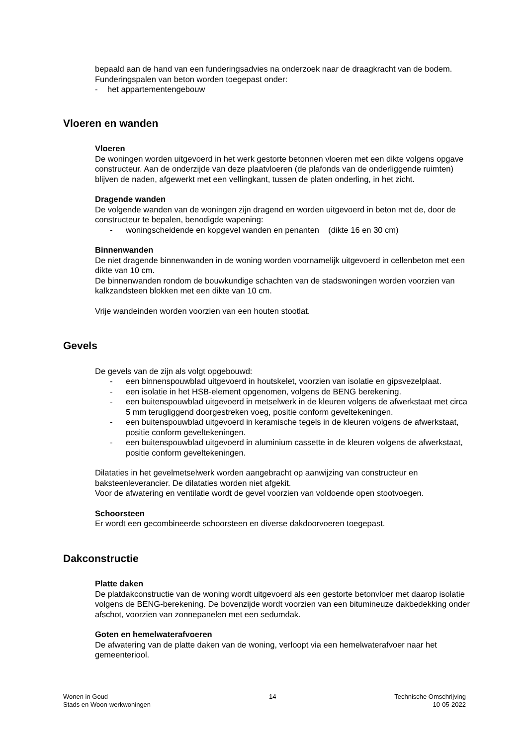bepaald aan de hand van een funderingsadvies na onderzoek naar de draagkracht van de bodem.
Funderingspalen van beton worden toegepast onder:
- het appartementengebouw
Vloeren en wanden
Vloeren
De woningen worden uitgevoerd in het werk gestorte betonnen vloeren met een dikte volgens opgave constructeur. Aan de onderzijde van deze plaatvloeren (de plafonds van de onderliggende ruimten) blijven de naden, afgewerkt met een vellingkant, tussen de platen onderling, in het zicht.
Dragende wanden
De volgende wanden van de woningen zijn dragend en worden uitgevoerd in beton met de, door de constructeur te bepalen, benodigde wapening:
- woningscheidende en kopgevel wanden en penanten (dikte 16 en 30 cm)
Binnenwanden
De niet dragende binnenwanden in de woning worden voornamelijk uitgevoerd in cellenbeton met een dikte van 10 cm.
De binnenwanden rondom de bouwkundige schachten van de stadswoningen worden voorzien van kalkzandsteen blokken met een dikte van 10 cm.
Vrije wandeinden worden voorzien van een houten stootlat.
Gevels
De gevels van de zijn als volgt opgebouwd:
- een binnenspouwblad uitgevoerd in houtskelet, voorzien van isolatie en gipsvezelplaat.
- een isolatie in het HSB-element opgenomen, volgens de BENG berekening.
- een buitenspouwblad uitgevoerd in metselwerk in de kleuren volgens de afwerkstaat met circa 5 mm terugliggend doorgestreken voeg, positie conform geveltekeningen.
- een buitenspouwblad uitgevoerd in keramische tegels in de kleuren volgens de afwerkstaat, positie conform geveltekeningen.
- een buitenspouwblad uitgevoerd in aluminium cassette in de kleuren volgens de afwerkstaat, positie conform geveltekeningen.
Dilataties in het gevelmetselwerk worden aangebracht op aanwijzing van constructeur en baksteenleverancier. De dilataties worden niet afgekit.
Voor de afwatering en ventilatie wordt de gevel voorzien van voldoende open stootvoegen.
Schoorsteen
Er wordt een gecombineerde schoorsteen en diverse dakdoorvoeren toegepast.
Dakconstructie
Platte daken
De platdakconstructie van de woning wordt uitgevoerd als een gestorte betonvloer met daarop isolatie volgens de BENG-berekening. De bovenzijde wordt voorzien van een bitumineuze dakbedekking onder afschot, voorzien van zonnepanelen met een sedumdak.
Goten en hemelwaterafvoeren
De afwatering van de platte daken van de woning, verloopt via een hemelwaterafvoer naar het gemeenteriool.
Wonen in Goud
Stads en Woon-werkwoningen
14 Technische Omschrijving
10-05-2022